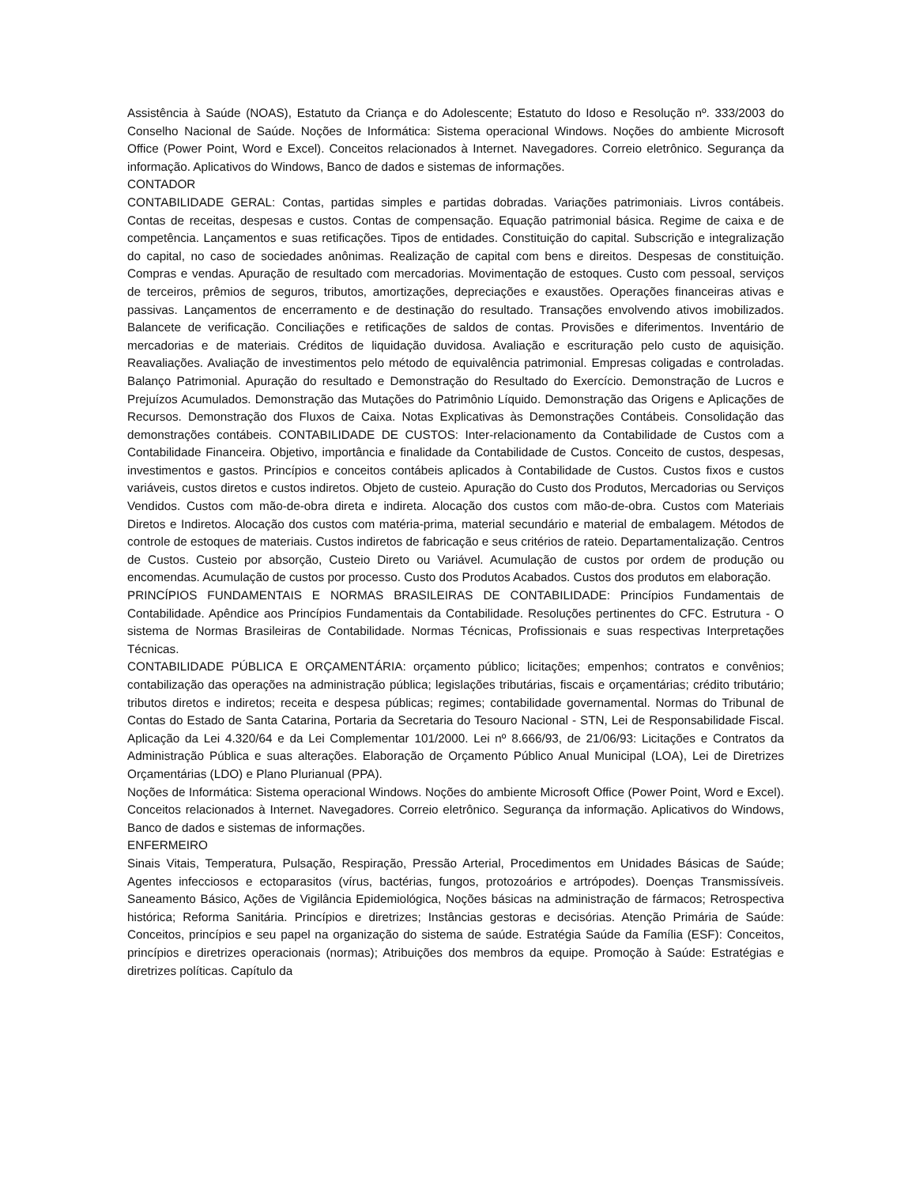Assistência à Saúde (NOAS), Estatuto da Criança e do Adolescente; Estatuto do Idoso e Resolução nº. 333/2003 do Conselho Nacional de Saúde. Noções de Informática: Sistema operacional Windows. Noções do ambiente Microsoft Office (Power Point, Word e Excel). Conceitos relacionados à Internet. Navegadores. Correio eletrônico. Segurança da informação. Aplicativos do Windows, Banco de dados e sistemas de informações.
CONTADOR
CONTABILIDADE GERAL: Contas, partidas simples e partidas dobradas. Variações patrimoniais. Livros contábeis. Contas de receitas, despesas e custos. Contas de compensação. Equação patrimonial básica. Regime de caixa e de competência. Lançamentos e suas retificações. Tipos de entidades. Constituição do capital. Subscrição e integralização do capital, no caso de sociedades anônimas. Realização de capital com bens e direitos. Despesas de constituição. Compras e vendas. Apuração de resultado com mercadorias. Movimentação de estoques. Custo com pessoal, serviços de terceiros, prêmios de seguros, tributos, amortizações, depreciações e exaustões. Operações financeiras ativas e passivas. Lançamentos de encerramento e de destinação do resultado. Transações envolvendo ativos imobilizados. Balancete de verificação. Conciliações e retificações de saldos de contas. Provisões e diferimentos. Inventário de mercadorias e de materiais. Créditos de liquidação duvidosa. Avaliação e escrituração pelo custo de aquisição. Reavaliações. Avaliação de investimentos pelo método de equivalência patrimonial. Empresas coligadas e controladas. Balanço Patrimonial. Apuração do resultado e Demonstração do Resultado do Exercício. Demonstração de Lucros e Prejuízos Acumulados. Demonstração das Mutações do Patrimônio Líquido. Demonstração das Origens e Aplicações de Recursos. Demonstração dos Fluxos de Caixa. Notas Explicativas às Demonstrações Contábeis. Consolidação das demonstrações contábeis. CONTABILIDADE DE CUSTOS: Inter-relacionamento da Contabilidade de Custos com a Contabilidade Financeira. Objetivo, importância e finalidade da Contabilidade de Custos. Conceito de custos, despesas, investimentos e gastos. Princípios e conceitos contábeis aplicados à Contabilidade de Custos. Custos fixos e custos variáveis, custos diretos e custos indiretos. Objeto de custeio. Apuração do Custo dos Produtos, Mercadorias ou Serviços Vendidos. Custos com mão-de-obra direta e indireta. Alocação dos custos com mão-de-obra. Custos com Materiais Diretos e Indiretos. Alocação dos custos com matéria-prima, material secundário e material de embalagem. Métodos de controle de estoques de materiais. Custos indiretos de fabricação e seus critérios de rateio. Departamentalização. Centros de Custos. Custeio por absorção, Custeio Direto ou Variável. Acumulação de custos por ordem de produção ou encomendas. Acumulação de custos por processo. Custo dos Produtos Acabados. Custos dos produtos em elaboração.
PRINCÍPIOS FUNDAMENTAIS E NORMAS BRASILEIRAS DE CONTABILIDADE: Princípios Fundamentais de Contabilidade. Apêndice aos Princípios Fundamentais da Contabilidade. Resoluções pertinentes do CFC. Estrutura - O sistema de Normas Brasileiras de Contabilidade. Normas Técnicas, Profissionais e suas respectivas Interpretações Técnicas.
CONTABILIDADE PÚBLICA E ORÇAMENTÁRIA: orçamento público; licitações; empenhos; contratos e convênios; contabilização das operações na administração pública; legislações tributárias, fiscais e orçamentárias; crédito tributário; tributos diretos e indiretos; receita e despesa públicas; regimes; contabilidade governamental. Normas do Tribunal de Contas do Estado de Santa Catarina, Portaria da Secretaria do Tesouro Nacional - STN, Lei de Responsabilidade Fiscal. Aplicação da Lei 4.320/64 e da Lei Complementar 101/2000. Lei nº 8.666/93, de 21/06/93: Licitações e Contratos da Administração Pública e suas alterações. Elaboração de Orçamento Público Anual Municipal (LOA), Lei de Diretrizes Orçamentárias (LDO) e Plano Plurianual (PPA).
Noções de Informática: Sistema operacional Windows. Noções do ambiente Microsoft Office (Power Point, Word e Excel). Conceitos relacionados à Internet. Navegadores. Correio eletrônico. Segurança da informação. Aplicativos do Windows, Banco de dados e sistemas de informações.
ENFERMEIRO
Sinais Vitais, Temperatura, Pulsação, Respiração, Pressão Arterial, Procedimentos em Unidades Básicas de Saúde; Agentes infecciosos e ectoparasitos (vírus, bactérias, fungos, protozoários e artrópodes). Doenças Transmissíveis. Saneamento Básico, Ações de Vigilância Epidemiológica, Noções básicas na administração de fármacos; Retrospectiva histórica; Reforma Sanitária. Princípios e diretrizes; Instâncias gestoras e decisórias. Atenção Primária de Saúde: Conceitos, princípios e seu papel na organização do sistema de saúde. Estratégia Saúde da Família (ESF): Conceitos, princípios e diretrizes operacionais (normas); Atribuições dos membros da equipe. Promoção à Saúde: Estratégias e diretrizes políticas. Capítulo da